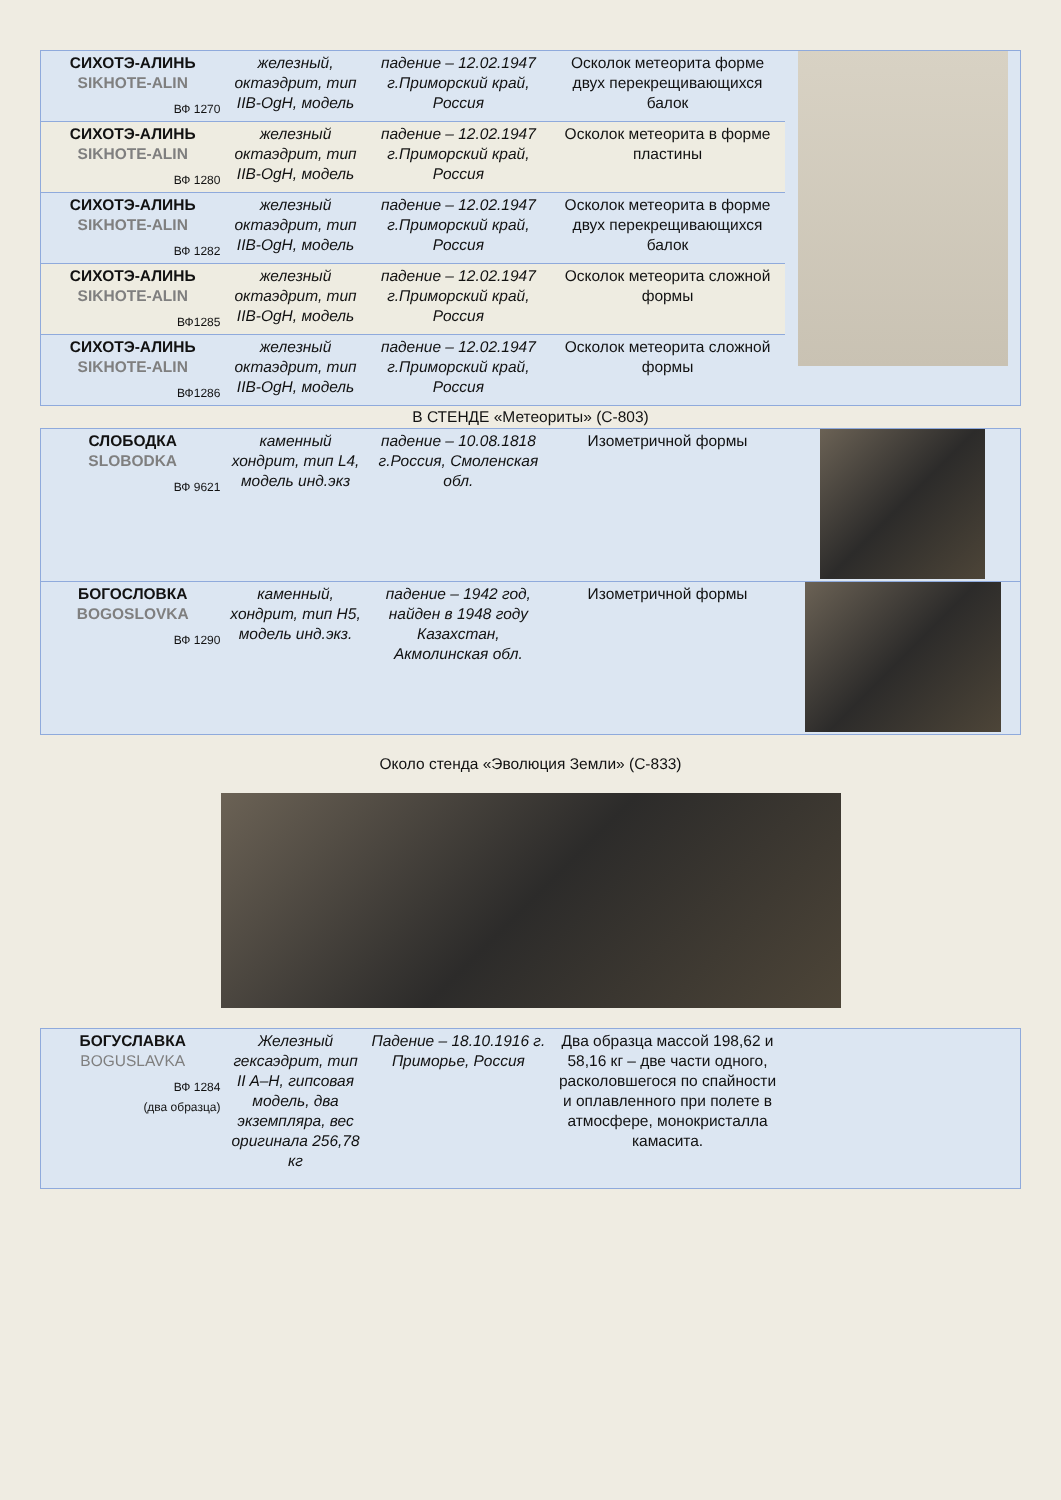| СИХОТЭ-АЛИНЬ SIKHOTE-ALIN ВФ 1270 | железный, октаэдрит, тип IIB-OgH, модель | падение – 12.02.1947 г.Приморский край, Россия | Осколок метеорита форме двух перекрещивающихся балок | |
| СИХОТЭ-АЛИНЬ SIKHOTE-ALIN ВФ 1280 | железный октаэдрит, тип IIB-OgH, модель | падение – 12.02.1947 г.Приморский край, Россия | Осколок метеорита в форме пластины | |
| СИХОТЭ-АЛИНЬ SIKHOTE-ALIN ВФ 1282 | железный октаэдрит, тип IIB-OgH, модель | падение – 12.02.1947 г.Приморский край, Россия | Осколок метеорита в форме двух перекрещивающихся балок | |
| СИХОТЭ-АЛИНЬ SIKHOTE-ALIN ВФ1285 | железный октаэдрит, тип IIB-OgH, модель | падение – 12.02.1947 г.Приморский край, Россия | Осколок метеорита сложной формы | |
| СИХОТЭ-АЛИНЬ SIKHOTE-ALIN ВФ1286 | железный октаэдрит, тип IIB-OgH, модель | падение – 12.02.1947 г.Приморский край, Россия | Осколок метеорита сложной формы | |
В СТЕНДЕ «Метеориты» (С-803)
| СЛОБОДКА SLOBODKA ВФ 9621 | каменный хондрит, тип L4, модель инд.экз | падение – 10.08.1818 г.Россия, Смоленская обл. | Изометричной формы | |
| БОГОСЛОВКА BOGOSLOVKA ВФ 1290 | каменный, хондрит, тип H5, модель инд.экз. | падение – 1942 год, найден в 1948 году Казахстан, Акмолинская обл. | Изометричной формы | |
Около стенда «Эволюция Земли» (С-833)
| БОГУСЛАВКА BOGUSLAVKA ВФ 1284 (два образца) | Железный гексаэдрит, тип II A–H, гипсовая модель, два экземпляра, вес оригинала 256,78 кг | Падение – 18.10.1916 г. Приморье, Россия | Два образца массой 198,62 и 58,16 кг – две части одного, расколовшегося по спайности и оплавленного при полете в атмосфере, монокристалла камасита. | |